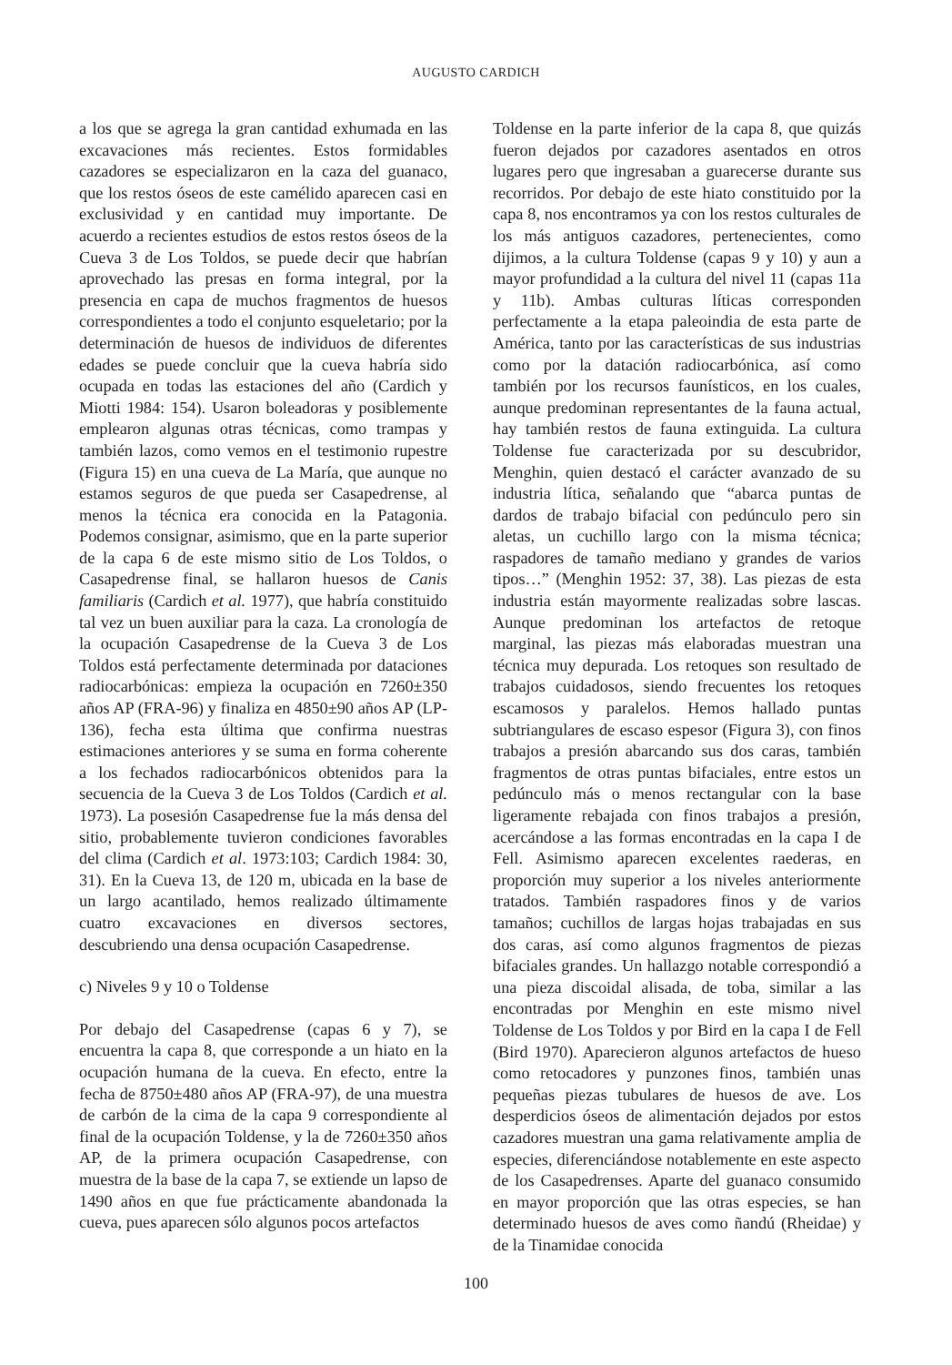AUGUSTO CARDICH
a los que se agrega la gran cantidad exhumada en las excavaciones más recientes. Estos formidables cazadores se especializaron en la caza del guanaco, que los restos óseos de este camélido aparecen casi en exclusividad y en cantidad muy importante. De acuerdo a recientes estudios de estos restos óseos de la Cueva 3 de Los Toldos, se puede decir que habrían aprovechado las presas en forma integral, por la presencia en capa de muchos fragmentos de huesos correspondientes a todo el conjunto esqueletario; por la determinación de huesos de individuos de diferentes edades se puede concluir que la cueva habría sido ocupada en todas las estaciones del año (Cardich y Miotti 1984: 154). Usaron boleadoras y posiblemente emplearon algunas otras técnicas, como trampas y también lazos, como vemos en el testimonio rupestre (Figura 15) en una cueva de La María, que aunque no estamos seguros de que pueda ser Casapedrense, al menos la técnica era conocida en la Patagonia. Podemos consignar, asimismo, que en la parte superior de la capa 6 de este mismo sitio de Los Toldos, o Casapedrense final, se hallaron huesos de Canis familiaris (Cardich et al. 1977), que habría constituido tal vez un buen auxiliar para la caza. La cronología de la ocupación Casapedrense de la Cueva 3 de Los Toldos está perfectamente determinada por dataciones radiocarbónicas: empieza la ocupación en 7260±350 años AP (FRA-96) y finaliza en 4850±90 años AP (LP-136), fecha esta última que confirma nuestras estimaciones anteriores y se suma en forma coherente a los fechados radiocarbónicos obtenidos para la secuencia de la Cueva 3 de Los Toldos (Cardich et al. 1973). La posesión Casapedrense fue la más densa del sitio, probablemente tuvieron condiciones favorables del clima (Cardich et al. 1973:103; Cardich 1984: 30, 31). En la Cueva 13, de 120 m, ubicada en la base de un largo acantilado, hemos realizado últimamente cuatro excavaciones en diversos sectores, descubriendo una densa ocupación Casapedrense.
c) Niveles 9 y 10 o Toldense
Por debajo del Casapedrense (capas 6 y 7), se encuentra la capa 8, que corresponde a un hiato en la ocupación humana de la cueva. En efecto, entre la fecha de 8750±480 años AP (FRA-97), de una muestra de carbón de la cima de la capa 9 correspondiente al final de la ocupación Toldense, y la de 7260±350 años AP, de la primera ocupación Casapedrense, con muestra de la base de la capa 7, se extiende un lapso de 1490 años en que fue prácticamente abandonada la cueva, pues aparecen sólo algunos pocos artefactos
Toldense en la parte inferior de la capa 8, que quizás fueron dejados por cazadores asentados en otros lugares pero que ingresaban a guarecerse durante sus recorridos. Por debajo de este hiato constituido por la capa 8, nos encontramos ya con los restos culturales de los más antiguos cazadores, pertenecientes, como dijimos, a la cultura Toldense (capas 9 y 10) y aun a mayor profundidad a la cultura del nivel 11 (capas 11a y 11b). Ambas culturas líticas corresponden perfectamente a la etapa paleoindia de esta parte de América, tanto por las características de sus industrias como por la datación radiocarbónica, así como también por los recursos faunísticos, en los cuales, aunque predominan representantes de la fauna actual, hay también restos de fauna extinguida. La cultura Toldense fue caracterizada por su descubridor, Menghin, quien destacó el carácter avanzado de su industria lítica, señalando que “abarca puntas de dardos de trabajo bifacial con pedúnculo pero sin aletas, un cuchillo largo con la misma técnica; raspadores de tamaño mediano y grandes de varios tipos…” (Menghin 1952: 37, 38). Las piezas de esta industria están mayormente realizadas sobre lascas. Aunque predominan los artefactos de retoque marginal, las piezas más elaboradas muestran una técnica muy depurada. Los retoques son resultado de trabajos cuidadosos, siendo frecuentes los retoques escamosos y paralelos. Hemos hallado puntas subtriangulares de escaso espesor (Figura 3), con finos trabajos a presión abarcando sus dos caras, también fragmentos de otras puntas bifaciales, entre estos un pedúnculo más o menos rectangular con la base ligeramente rebajada con finos trabajos a presión, acercándose a las formas encontradas en la capa I de Fell. Asimismo aparecen excelentes raederas, en proporción muy superior a los niveles anteriormente tratados. También raspadores finos y de varios tamaños; cuchillos de largas hojas trabajadas en sus dos caras, así como algunos fragmentos de piezas bifaciales grandes. Un hallazgo notable correspondió a una pieza discoidal alisada, de toba, similar a las encontradas por Menghin en este mismo nivel Toldense de Los Toldos y por Bird en la capa I de Fell (Bird 1970). Aparecieron algunos artefactos de hueso como retocadores y punzones finos, también unas pequeñas piezas tubulares de huesos de ave. Los desperdicios óseos de alimentación dejados por estos cazadores muestran una gama relativamente amplia de especies, diferenciándose notablemente en este aspecto de los Casapedrenses. Aparte del guanaco consumido en mayor proporción que las otras especies, se han determinado huesos de aves como ñandú (Rheidae) y de la Tinamidae conocida
100